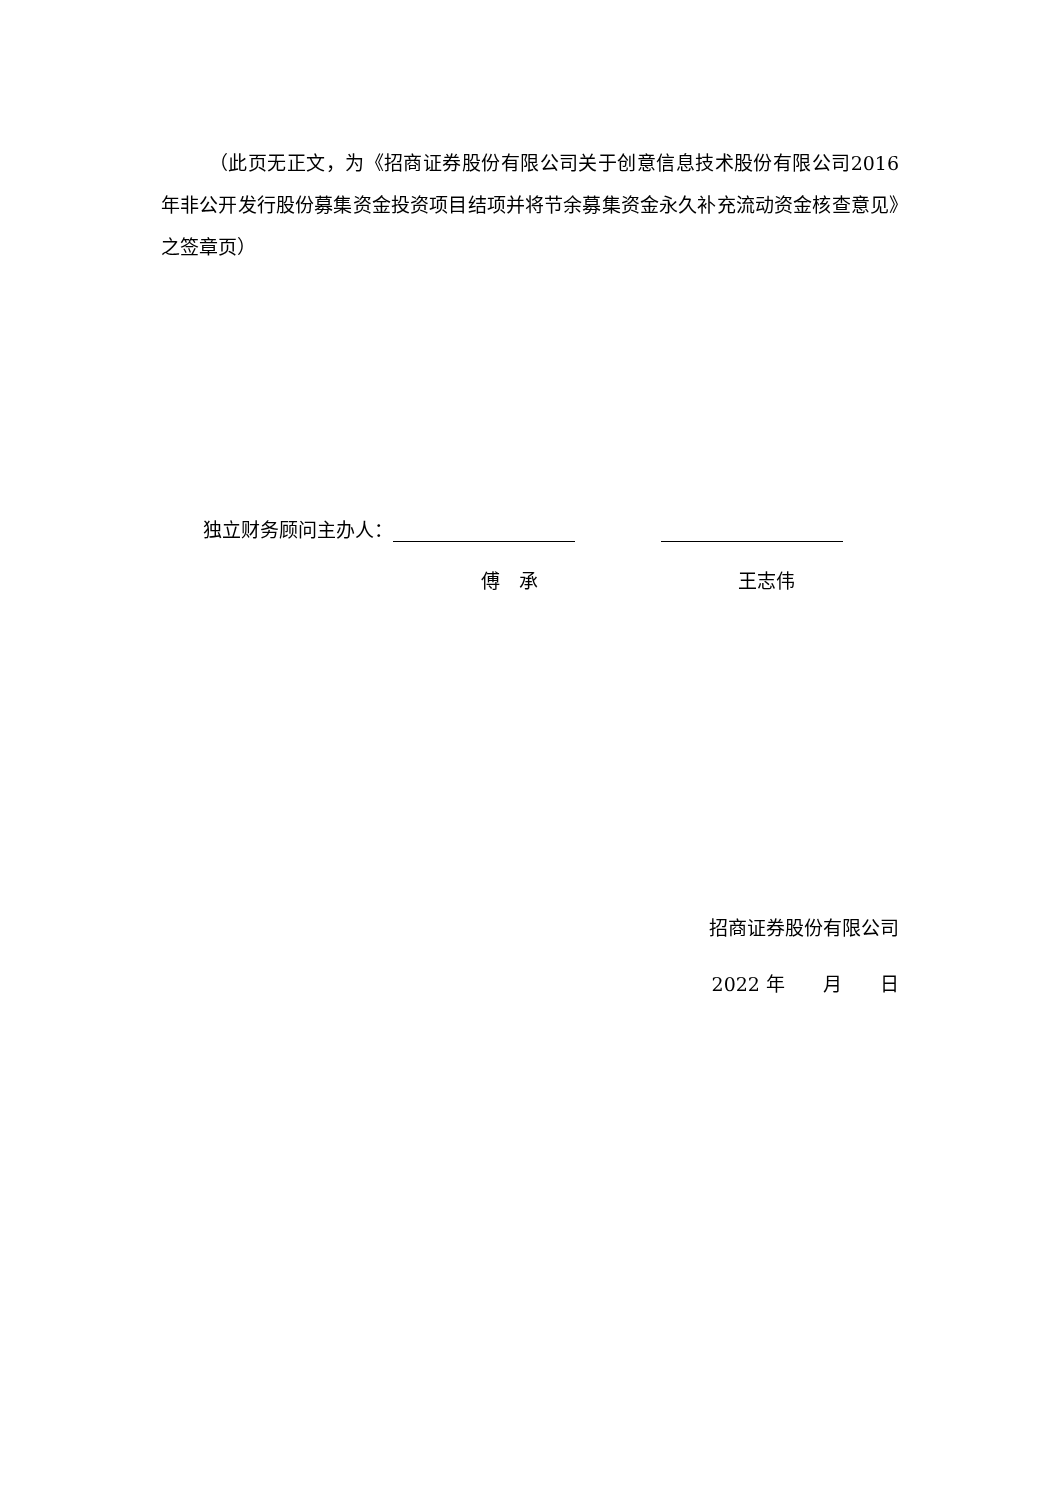（此页无正文，为《招商证券股份有限公司关于创意信息技术股份有限公司2016 年非公开发行股份募集资金投资项目结项并将节余募集资金永久补充流动资金核查意见》之签章页）
独立财务顾问主办人：
傅　承 王志伟
招商证券股份有限公司
2022 年　　月　　日